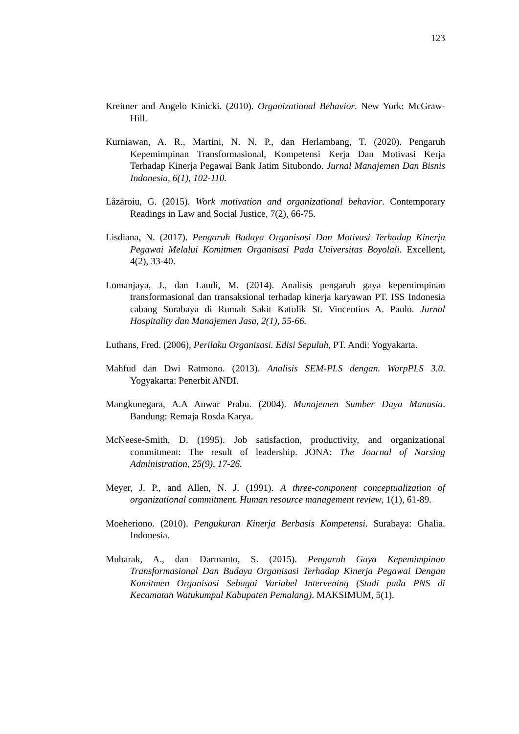123
Kreitner and Angelo Kinicki. (2010). Organizational Behavior. New York: McGraw-Hill.
Kurniawan, A. R., Martini, N. N. P., dan Herlambang, T. (2020). Pengaruh Kepemimpinan Transformasional, Kompetensi Kerja Dan Motivasi Kerja Terhadap Kinerja Pegawai Bank Jatim Situbondo. Jurnal Manajemen Dan Bisnis Indonesia, 6(1), 102-110.
Lăzăroiu, G. (2015). Work motivation and organizational behavior. Contemporary Readings in Law and Social Justice, 7(2), 66-75.
Lisdiana, N. (2017). Pengaruh Budaya Organisasi Dan Motivasi Terhadap Kinerja Pegawai Melalui Komitmen Organisasi Pada Universitas Boyolali. Excellent, 4(2), 33-40.
Lomanjaya, J., dan Laudi, M. (2014). Analisis pengaruh gaya kepemimpinan transformasional dan transaksional terhadap kinerja karyawan PT. ISS Indonesia cabang Surabaya di Rumah Sakit Katolik St. Vincentius A. Paulo. Jurnal Hospitality dan Manajemen Jasa, 2(1), 55-66.
Luthans, Fred. (2006), Perilaku Organisasi. Edisi Sepuluh, PT. Andi: Yogyakarta.
Mahfud dan Dwi Ratmono. (2013). Analisis SEM-PLS dengan. WarpPLS 3.0. Yogyakarta: Penerbit ANDI.
Mangkunegara, A.A Anwar Prabu. (2004). Manajemen Sumber Daya Manusia. Bandung: Remaja Rosda Karya.
McNeese-Smith, D. (1995). Job satisfaction, productivity, and organizational commitment: The result of leadership. JONA: The Journal of Nursing Administration, 25(9), 17-26.
Meyer, J. P., and Allen, N. J. (1991). A three-component conceptualization of organizational commitment. Human resource management review, 1(1), 61-89.
Moeheriono. (2010). Pengukuran Kinerja Berbasis Kompetensi. Surabaya: Ghalia. Indonesia.
Mubarak, A., dan Darmanto, S. (2015). Pengaruh Gaya Kepemimpinan Transformasional Dan Budaya Organisasi Terhadap Kinerja Pegawai Dengan Komitmen Organisasi Sebagai Variabel Intervening (Studi pada PNS di Kecamatan Watukumpul Kabupaten Pemalang). MAKSIMUM, 5(1).